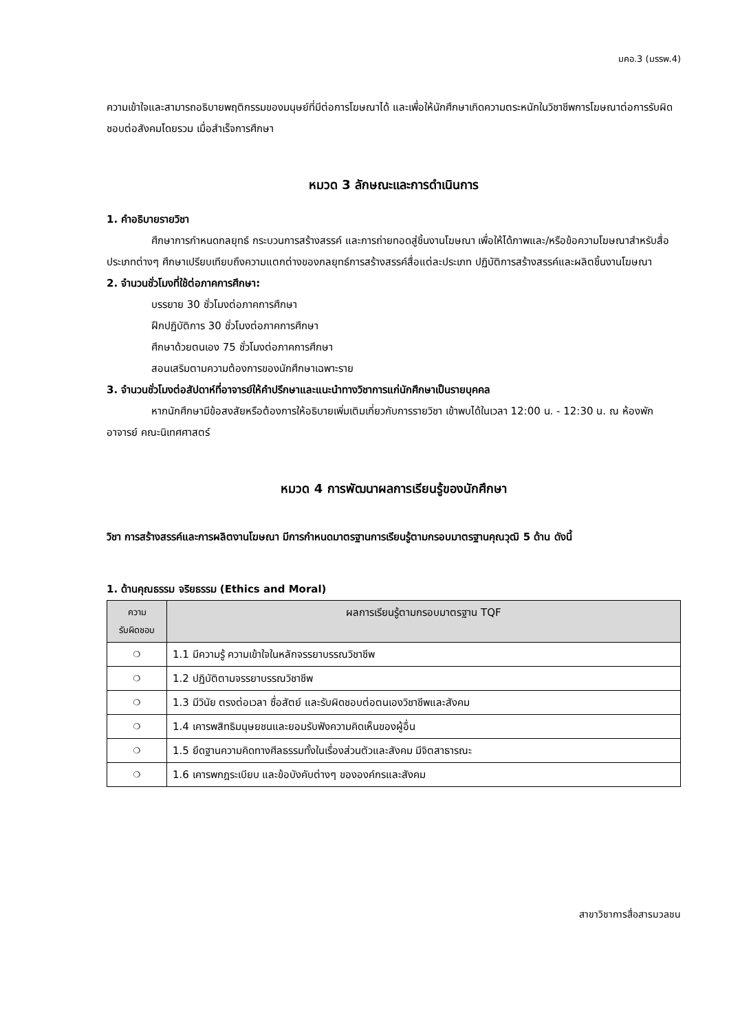มคอ.3 (มรรพ.4)
ความเข้าใจและสามารถอธิบายพฤติกรรมของมนุษย์ที่มีต่อการโฆษณาได้ และเพื่อให้นักศึกษาเกิดความตระหนักในวิชาชีพการโฆษณาต่อการรับผิดชอบต่อสังคมโดยรวม เมื่อสำเร็จการศึกษา
หมวด 3 ลักษณะและการดำเนินการ
1. คำอธิบายรายวิชา
ศึกษาการกำหนดกลยุทธ์ กระบวนการสร้างสรรค์ และการถ่ายทอดสู่ชิ้นงานโฆษณา เพื่อให้ได้ภาพและ/หรือข้อความโฆษณาสำหรับสื่อประเภทต่างๆ ศึกษาเปรียบเทียบถึงความแตกต่างของกลยุทธ์การสร้างสรรค์สื่อแต่ละประเภท ปฏิบัติการสร้างสรรค์และผลิตชิ้นงานโฆษณา
2. จำนวนชั่วโมงที่ใช้ต่อภาคการศึกษา:
บรรยาย 30 ชั่วโมงต่อภาคการศึกษา
ฝึกปฏิบัติการ 30 ชั่วโมงต่อภาคการศึกษา
ศึกษาด้วยตนเอง 75 ชั่วโมงต่อภาคการศึกษา
สอนเสริมตามความต้องการของนักศึกษาเฉพาะราย
3. จำนวนชั่วโมงต่อสัปดาห์ที่อาจารย์ให้คำปรึกษาและแนะนำทางวิชาการแก่นักศึกษาเป็นรายบุคคล
หากนักศึกษามีข้อสงสัยหรือต้องการให้อธิบายเพิ่มเติมเกี่ยวกับการรายวิชา เข้าพบได้ในเวลา 12:00 น. - 12:30 น. ณ ห้องพักอาจารย์ คณะนิเทศศาสตร์
หมวด 4 การพัฒนาผลการเรียนรู้ของนักศึกษา
วิชา การสร้างสรรค์และการผลิตงานโฆษณา มีการกำหนดมาตรฐานการเรียนรู้ตามกรอบมาตรฐานคุณวุฒิ 5 ด้าน ดังนี้
1. ด้านคุณธรรม จริยธรรม (Ethics and Moral)
| ความ รับผิดชอบ | ผลการเรียนรู้ตามกรอบมาตรฐาน TQF |
| --- | --- |
| ❍ | 1.1 มีความรู้ ความเข้าใจในหลักจรรยาบรรณวิชาชีพ |
| ❍ | 1.2 ปฏิบัติตามจรรยาบรรณวิชาชีพ |
| ❍ | 1.3 มีวินัย ตรงต่อเวลา ซื่อสัตย์ และรับผิดชอบต่อตนเองวิชาชีพและสังคม |
| ❍ | 1.4 เคารพสิทธิมนุษยชนและยอมรับฟังความคิดเห็นของผู้อื่น |
| ❍ | 1.5 ยึดฐานความคิดทางศีลธรรมทั้งในเรื่องส่วนตัวและสังคม มีจิตสาธารณะ |
| ❍ | 1.6 เคารพกฎระเบียบ และข้อบังคับต่างๆ ขององค์กรและสังคม |
สาขาวิชาการสื่อสารมวลชน